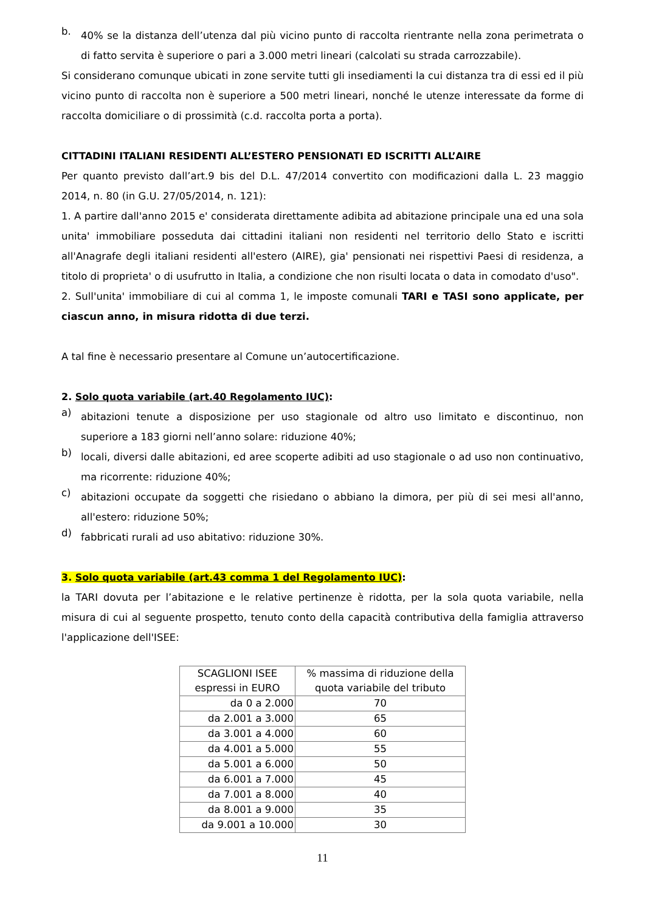b. 40% se la distanza dell’utenza dal più vicino punto di raccolta rientrante nella zona perimetrata o di fatto servita è superiore o pari a 3.000 metri lineari (calcolati su strada carrozzabile).
Si considerano comunque ubicati in zone servite tutti gli insediamenti la cui distanza tra di essi ed il più vicino punto di raccolta non è superiore a 500 metri lineari, nonché le utenze interessate da forme di raccolta domiciliare o di prossimità (c.d. raccolta porta a porta).
CITTADINI ITALIANI RESIDENTI ALL’ESTERO PENSIONATI ED ISCRITTI ALL’AIRE
Per quanto previsto dall’art.9 bis del D.L. 47/2014 convertito con modificazioni dalla L. 23 maggio 2014, n. 80 (in G.U. 27/05/2014, n. 121):
1. A partire dall'anno 2015 e' considerata direttamente adibita ad abitazione principale una ed una sola unita' immobiliare posseduta dai cittadini italiani non residenti nel territorio dello Stato e iscritti all'Anagrafe degli italiani residenti all'estero (AIRE), gia' pensionati nei rispettivi Paesi di residenza, a titolo di proprieta' o di usufrutto in Italia, a condizione che non risulti locata o data in comodato d'uso".
2. Sull'unita' immobiliare di cui al comma 1, le imposte comunali TARI e TASI sono applicate, per ciascun anno, in misura ridotta di due terzi.
A tal fine è necessario presentare al Comune un’autocertificazione.
2. Solo quota variabile (art.40 Regolamento IUC):
a) abitazioni tenute a disposizione per uso stagionale od altro uso limitato e discontinuo, non superiore a 183 giorni nell’anno solare: riduzione 40%;
b) locali, diversi dalle abitazioni, ed aree scoperte adibiti ad uso stagionale o ad uso non continuativo, ma ricorrente: riduzione 40%;
c) abitazioni occupate da soggetti che risiedano o abbiano la dimora, per più di sei mesi all'anno, all'estero: riduzione 50%;
d) fabbricati rurali ad uso abitativo: riduzione 30%.
3. Solo quota variabile (art.43 comma 1 del Regolamento IUC):
la TARI dovuta per l’abitazione e le relative pertinenze è ridotta, per la sola quota variabile, nella misura di cui al seguente prospetto, tenuto conto della capacità contributiva della famiglia attraverso l'applicazione dell'ISEE:
| SCAGLIONI ISEE espressi in EURO | % massima di riduzione della quota variabile del tributo |
| --- | --- |
| da 0 a 2.000 | 70 |
| da 2.001 a 3.000 | 65 |
| da 3.001 a 4.000 | 60 |
| da 4.001 a 5.000 | 55 |
| da 5.001 a 6.000 | 50 |
| da 6.001 a 7.000 | 45 |
| da 7.001 a 8.000 | 40 |
| da 8.001 a 9.000 | 35 |
| da 9.001 a 10.000 | 30 |
11